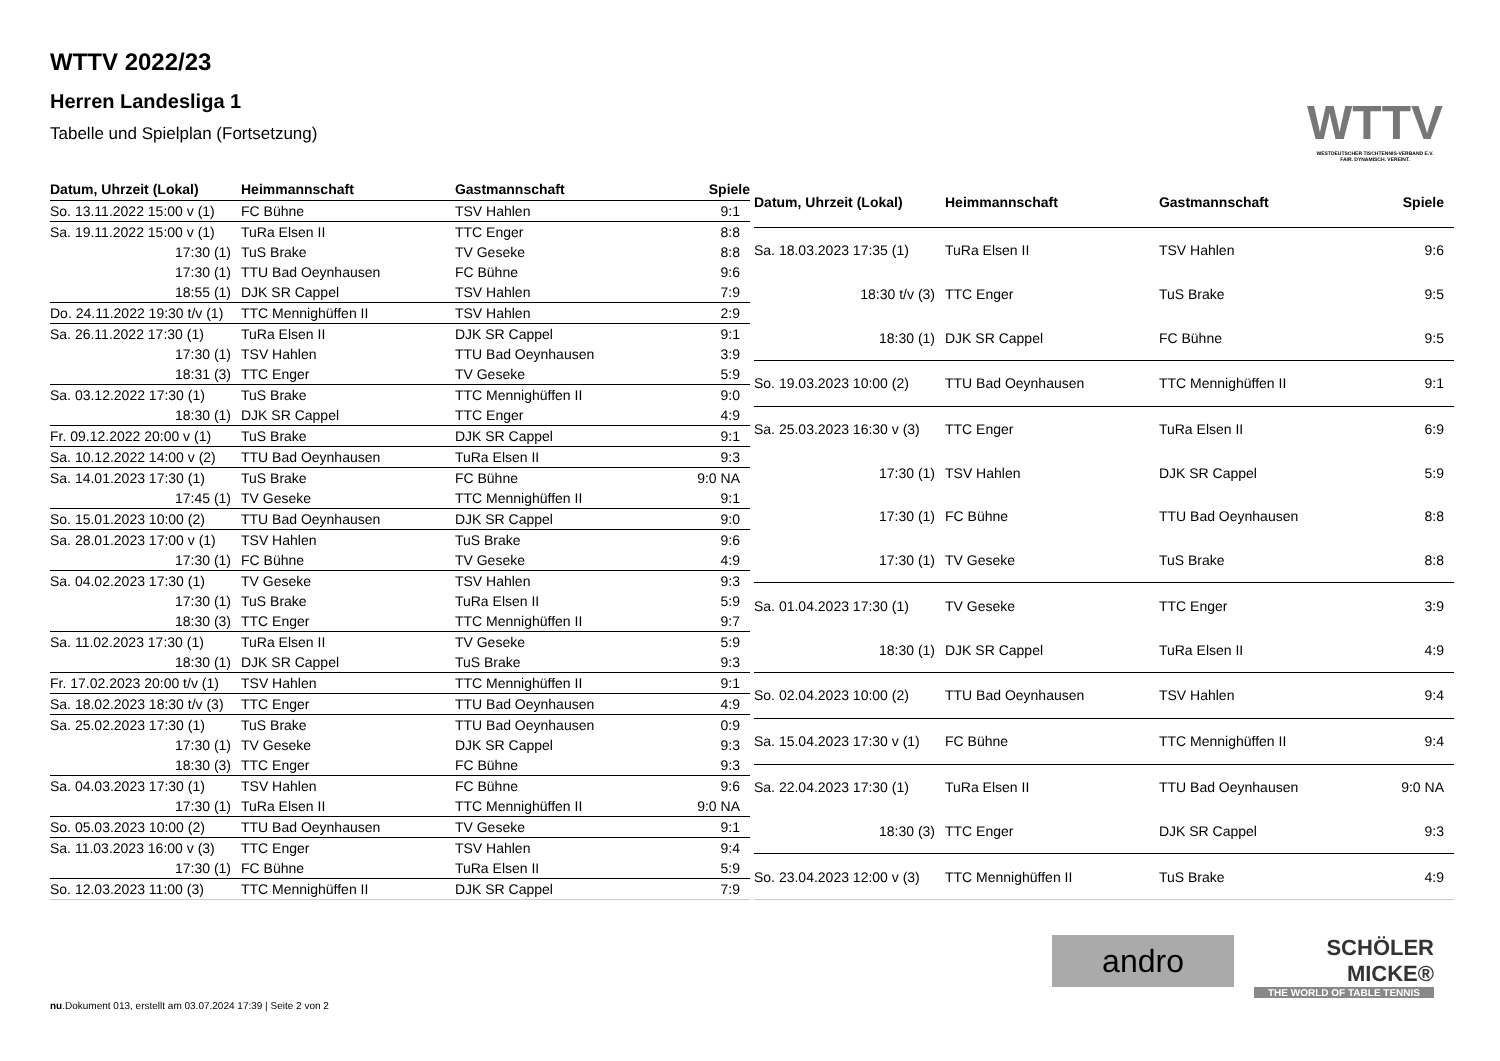WTTV 2022/23
Herren Landesliga 1
Tabelle und Spielplan (Fortsetzung)
WTTV
WESTDEUTSCHER TISCHTENNIS-VERBAND E.V.
FAIR. DYNAMISCH. VEREINT.
| Datum, Uhrzeit (Lokal) | Heimmannschaft | Gastmannschaft | Spiele |
| --- | --- | --- | --- |
| So. 13.11.2022 15:00 v (1) | FC Bühne | TSV Hahlen | 9:1 |
| Sa. 19.11.2022 15:00 v (1) | TuRa Elsen II | TTC Enger | 8:8 |
| 17:30 (1) | TuS Brake | TV Geseke | 8:8 |
| 17:30 (1) | TTU Bad Oeynhausen | FC Bühne | 9:6 |
| 18:55 (1) | DJK SR Cappel | TSV Hahlen | 7:9 |
| Do. 24.11.2022 19:30 t/v (1) | TTC Mennighüffen II | TSV Hahlen | 2:9 |
| Sa. 26.11.2022 17:30 (1) | TuRa Elsen II | DJK SR Cappel | 9:1 |
| 17:30 (1) | TSV Hahlen | TTU Bad Oeynhausen | 3:9 |
| 18:31 (3) | TTC Enger | TV Geseke | 5:9 |
| Sa. 03.12.2022 17:30 (1) | TuS Brake | TTC Mennighüffen II | 9:0 |
| 18:30 (1) | DJK SR Cappel | TTC Enger | 4:9 |
| Fr. 09.12.2022 20:00 v (1) | TuS Brake | DJK SR Cappel | 9:1 |
| Sa. 10.12.2022 14:00 v (2) | TTU Bad Oeynhausen | TuRa Elsen II | 9:3 |
| Sa. 14.01.2023 17:30 (1) | TuS Brake | FC Bühne | 9:0 NA |
| 17:45 (1) | TV Geseke | TTC Mennighüffen II | 9:1 |
| So. 15.01.2023 10:00 (2) | TTU Bad Oeynhausen | DJK SR Cappel | 9:0 |
| Sa. 28.01.2023 17:00 v (1) | TSV Hahlen | TuS Brake | 9:6 |
| 17:30 (1) | FC Bühne | TV Geseke | 4:9 |
| Sa. 04.02.2023 17:30 (1) | TV Geseke | TSV Hahlen | 9:3 |
| 17:30 (1) | TuS Brake | TuRa Elsen II | 5:9 |
| 18:30 (3) | TTC Enger | TTC Mennighüffen II | 9:7 |
| Sa. 11.02.2023 17:30 (1) | TuRa Elsen II | TV Geseke | 5:9 |
| 18:30 (1) | DJK SR Cappel | TuS Brake | 9:3 |
| Fr. 17.02.2023 20:00 t/v (1) | TSV Hahlen | TTC Mennighüffen II | 9:1 |
| Sa. 18.02.2023 18:30 t/v (3) | TTC Enger | TTU Bad Oeynhausen | 4:9 |
| Sa. 25.02.2023 17:30 (1) | TuS Brake | TTU Bad Oeynhausen | 0:9 |
| 17:30 (1) | TV Geseke | DJK SR Cappel | 9:3 |
| 18:30 (3) | TTC Enger | FC Bühne | 9:3 |
| Sa. 04.03.2023 17:30 (1) | TSV Hahlen | FC Bühne | 9:6 |
| 17:30 (1) | TuRa Elsen II | TTC Mennighüffen II | 9:0 NA |
| So. 05.03.2023 10:00 (2) | TTU Bad Oeynhausen | TV Geseke | 9:1 |
| Sa. 11.03.2023 16:00 v (3) | TTC Enger | TSV Hahlen | 9:4 |
| 17:30 (1) | FC Bühne | TuRa Elsen II | 5:9 |
| So. 12.03.2023 11:00 (3) | TTC Mennighüffen II | DJK SR Cappel | 7:9 |
| Datum, Uhrzeit (Lokal) | Heimmannschaft | Gastmannschaft | Spiele |
| --- | --- | --- | --- |
| Sa. 18.03.2023 17:35 (1) | TuRa Elsen II | TSV Hahlen | 9:6 |
| 18:30 t/v (3) | TTC Enger | TuS Brake | 9:5 |
| 18:30 (1) | DJK SR Cappel | FC Bühne | 9:5 |
| So. 19.03.2023 10:00 (2) | TTU Bad Oeynhausen | TTC Mennighüffen II | 9:1 |
| Sa. 25.03.2023 16:30 v (3) | TTC Enger | TuRa Elsen II | 6:9 |
| 17:30 (1) | TSV Hahlen | DJK SR Cappel | 5:9 |
| 17:30 (1) | FC Bühne | TTU Bad Oeynhausen | 8:8 |
| 17:30 (1) | TV Geseke | TuS Brake | 8:8 |
| Sa. 01.04.2023 17:30 (1) | TV Geseke | TTC Enger | 3:9 |
| 18:30 (1) | DJK SR Cappel | TuRa Elsen II | 4:9 |
| So. 02.04.2023 10:00 (2) | TTU Bad Oeynhausen | TSV Hahlen | 9:4 |
| Sa. 15.04.2023 17:30 v (1) | FC Bühne | TTC Mennighüffen II | 9:4 |
| Sa. 22.04.2023 17:30 (1) | TuRa Elsen II | TTU Bad Oeynhausen | 9:0 NA |
| 18:30 (3) | TTC Enger | DJK SR Cappel | 9:3 |
| So. 23.04.2023 12:00 v (3) | TTC Mennighüffen II | TuS Brake | 4:9 |
andro
SCHÖLER
MICKE®
THE WORLD OF TABLE TENNIS
nu.Dokument 013, erstellt am 03.07.2024 17:39 | Seite 2 von 2